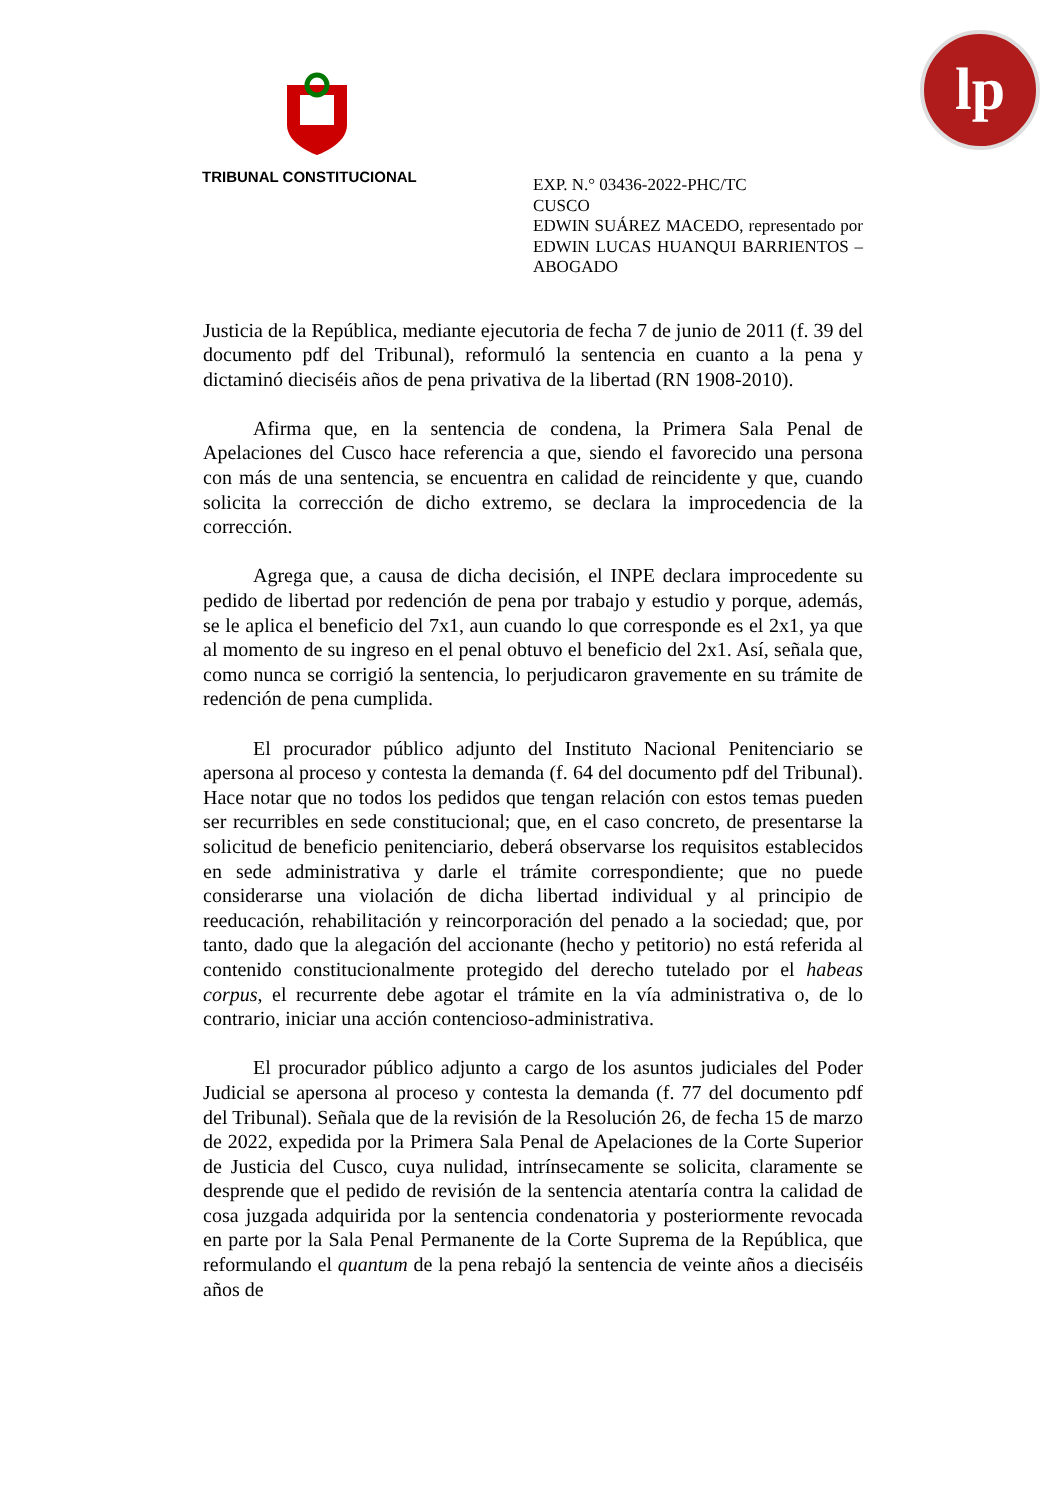lp
TRIBUNAL CONSTITUCIONAL
EXP. N.° 03436-2022-PHC/TC
CUSCO
EDWIN SUÁREZ MACEDO, representado por EDWIN LUCAS HUANQUI BARRIENTOS – ABOGADO
Justicia de la República, mediante ejecutoria de fecha 7 de junio de 2011 (f. 39 del documento pdf del Tribunal), reformuló la sentencia en cuanto a la pena y dictaminó dieciséis años de pena privativa de la libertad (RN 1908-2010).
Afirma que, en la sentencia de condena, la Primera Sala Penal de Apelaciones del Cusco hace referencia a que, siendo el favorecido una persona con más de una sentencia, se encuentra en calidad de reincidente y que, cuando solicita la corrección de dicho extremo, se declara la improcedencia de la corrección.
Agrega que, a causa de dicha decisión, el INPE declara improcedente su pedido de libertad por redención de pena por trabajo y estudio y porque, además, se le aplica el beneficio del 7x1, aun cuando lo que corresponde es el 2x1, ya que al momento de su ingreso en el penal obtuvo el beneficio del 2x1. Así, señala que, como nunca se corrigió la sentencia, lo perjudicaron gravemente en su trámite de redención de pena cumplida.
El procurador público adjunto del Instituto Nacional Penitenciario se apersona al proceso y contesta la demanda (f. 64 del documento pdf del Tribunal). Hace notar que no todos los pedidos que tengan relación con estos temas pueden ser recurribles en sede constitucional; que, en el caso concreto, de presentarse la solicitud de beneficio penitenciario, deberá observarse los requisitos establecidos en sede administrativa y darle el trámite correspondiente; que no puede considerarse una violación de dicha libertad individual y al principio de reeducación, rehabilitación y reincorporación del penado a la sociedad; que, por tanto, dado que la alegación del accionante (hecho y petitorio) no está referida al contenido constitucionalmente protegido del derecho tutelado por el habeas corpus, el recurrente debe agotar el trámite en la vía administrativa o, de lo contrario, iniciar una acción contencioso-administrativa.
El procurador público adjunto a cargo de los asuntos judiciales del Poder Judicial se apersona al proceso y contesta la demanda (f. 77 del documento pdf del Tribunal). Señala que de la revisión de la Resolución 26, de fecha 15 de marzo de 2022, expedida por la Primera Sala Penal de Apelaciones de la Corte Superior de Justicia del Cusco, cuya nulidad, intrínsecamente se solicita, claramente se desprende que el pedido de revisión de la sentencia atentaría contra la calidad de cosa juzgada adquirida por la sentencia condenatoria y posteriormente revocada en parte por la Sala Penal Permanente de la Corte Suprema de la República, que reformulando el quantum de la pena rebajó la sentencia de veinte años a dieciséis años de